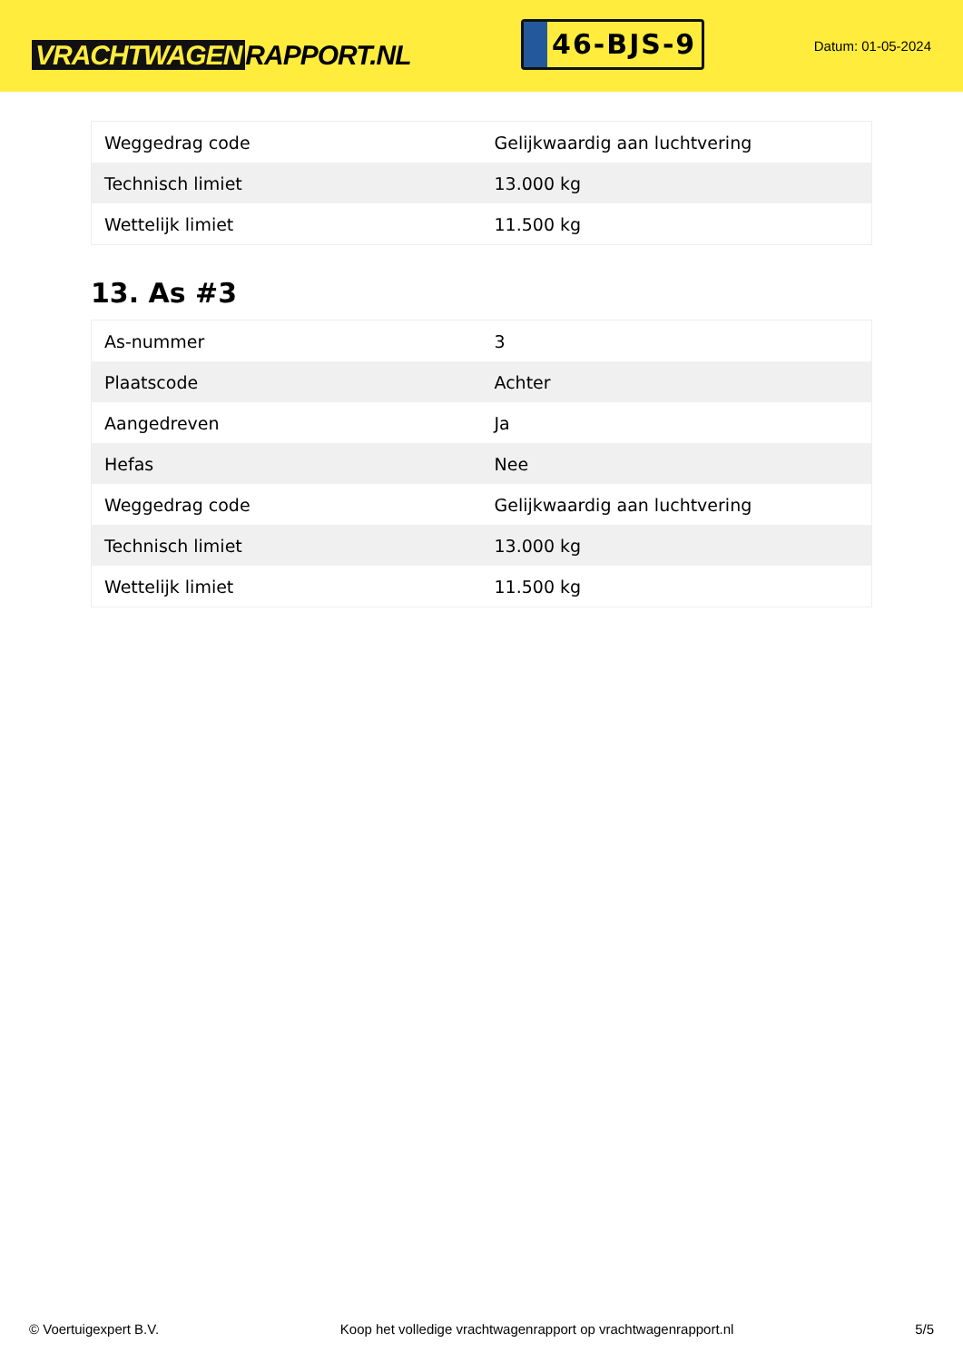VRACHTWAGEN RAPPORT.NL
46-BJS-9
Datum: 01-05-2024
| Weggedrag code | Gelijkwaardig aan luchtvering |
| Technisch limiet | 13.000 kg |
| Wettelijk limiet | 11.500 kg |
13. As #3
| As-nummer | 3 |
| Plaatscode | Achter |
| Aangedreven | Ja |
| Hefas | Nee |
| Weggedrag code | Gelijkwaardig aan luchtvering |
| Technisch limiet | 13.000 kg |
| Wettelijk limiet | 11.500 kg |
© Voertuigexpert B.V. Koop het volledige vrachtwagenrapport op vrachtwagenrapport.nl 5/5